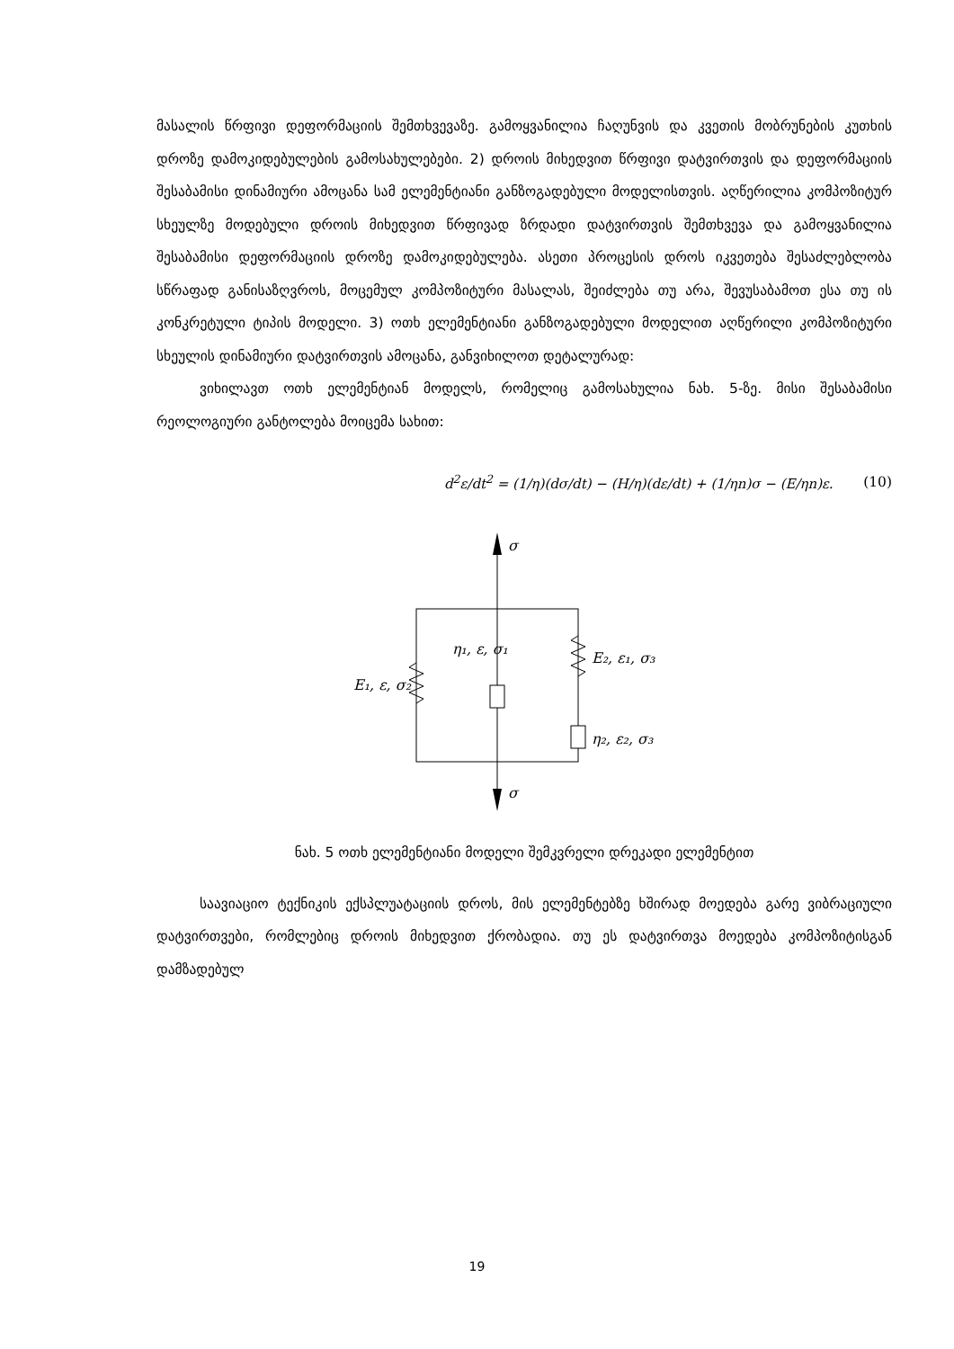მასალის წრფივი დეფორმაციის შემთხვევაზე. გამოყვანილია ჩაღუნვის და კვეთის მობრუნების კუთხის დროზე დამოკიდებულების გამოსახულებები. 2) დროის მიხედვით წრფივი დატვირთვის და დეფორმაციის შესაბამისი დინამიური ამოცანა სამ ელემენტიანი განზოგადებული მოდელისთვის. აღწერილია კომპოზიტურ სხეულზე მოდებული დროის მიხედვით წრფივად ზრდადი დატვირთვის შემთხვევა და გამოყვანილია შესაბამისი დეფორმაციის დროზე დამოკიდებულება. ასეთი პროცესის დროს იკვეთება შესაძლებლობა სწრაფად განისაზღვროს, მოცემულ კომპოზიტური მასალას, შეიძლება თუ არა, შევუსაბამოთ ესა თუ ის კონკრეტული ტიპის მოდელი. 3) ოთხ ელემენტიანი განზოგადებული მოდელით აღწერილი კომპოზიტური სხეულის დინამიური დატვირთვის ამოცანა, განვიხილოთ დეტალურად:
ვიხილავთ ოთხ ელემენტიან მოდელს, რომელიც გამოსახულია ნახ. 5-ზე. მისი შესაბამისი რეოლოგიური განტოლება მოიცემა სახით:
d<sup>2</sup>ε/dt<sup>2</sup> = (1/η)(dσ/dt) − (H/η)(dε/dt) + (1/ηn)σ − (E/ηn)ε. (10)
σ
σ
E₁, ε, σ₂
η₁, ε, σ₁
E₂, ε₁, σ₃
η₂, ε₂, σ₃
ნახ. 5 ოთხ ელემენტიანი მოდელი შემკვრელი დრეკადი ელემენტით
საავიაციო ტექნიკის ექსპლუატაციის დროს, მის ელემენტებზე ხშირად მოედება გარე ვიბრაციული დატვირთვები, რომლებიც დროის მიხედვით ქრობადია. თუ ეს დატვირთვა მოედება კომპოზიტისგან დამზადებულ
19